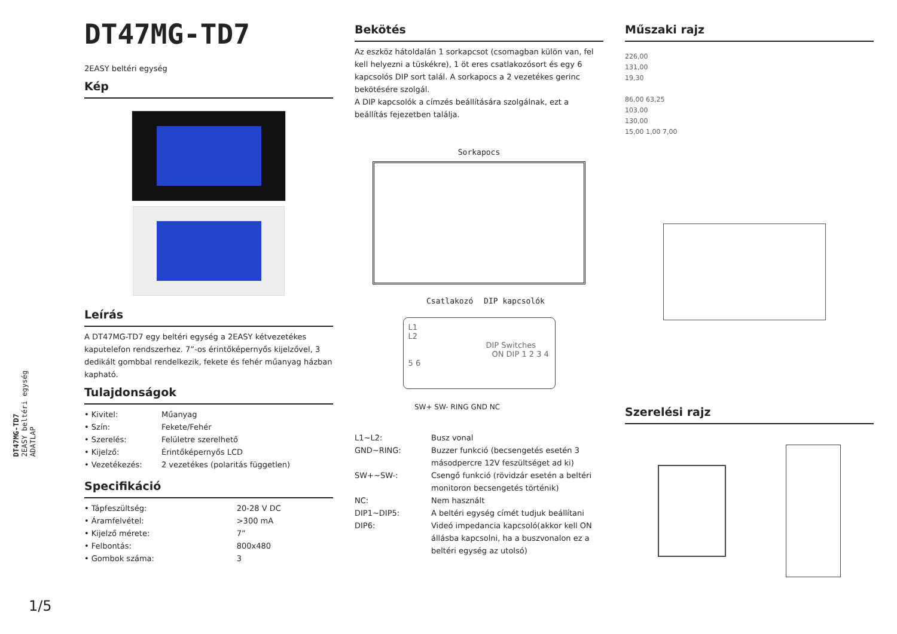DT47MG-TD7
2EASY beltéri egység
ADATLAP
1/5
DT47MG-TD7
2EASY beltéri egység
Kép
Leírás
A DT47MG-TD7 egy beltéri egység a 2EASY kétvezetékes kaputelefon rendszerhez. 7”-os érintőképernyős kijelzővel, 3 dedikált gombbal rendelkezik, fekete és fehér műanyag házban kapható.
Tulajdonságok
| • Kivitel: | Műanyag |
| • Szín: | Fekete/Fehér |
| • Szerelés: | Felületre szerelhető |
| • Kijelző: | Érintőképernyős LCD |
| • Vezetékezés: | 2 vezetékes (polaritás független) |
Specifikáció
| • Tápfeszültség: | 20-28 V DC |
| • Áramfelvétel: | >300 mA |
| • Kijelző mérete: | 7” |
| • Felbontás: | 800x480 |
| • Gombok száma: | 3 |
Bekötés
Az eszköz hátoldalán 1 sorkapcsot (csomagban külön van, fel kell helyezni a tüskékre), 1 öt eres csatlakozósort és egy 6 kapcsolós DIP sort talál. A sorkapocs a 2 vezetékes gerinc bekötésére szolgál.
A DIP kapcsolók a címzés beállítására szolgálnak, ezt a beállítás fejezetben találja.
Sorkapocs
Csatlakozó DIP kapcsolók
L1
L2
DIP Switches
ON DIP 1 2 3 4 5 6
SW+ SW- RING GND NC
| L1~L2: | Busz vonal |
| GND~RING: | Buzzer funkció (becsengetés esetén 3 másodpercre 12V feszültséget ad ki) |
| SW+~SW-: | Csengő funkció (rövidzár esetén a beltéri monitoron becsengetés történik) |
| NC: | Nem használt |
| DIP1~DIP5: | A beltéri egység címét tudjuk beállítani |
| DIP6: | Videó impedancia kapcsoló(akkor kell ON állásba kapcsolni, ha a buszvonalon ez a beltéri egység az utolsó) |
Műszaki rajz
226,00
131,00
19,30
86,00 63,25
103,00
130,00
15,00 1,00 7,00
Szerelési rajz